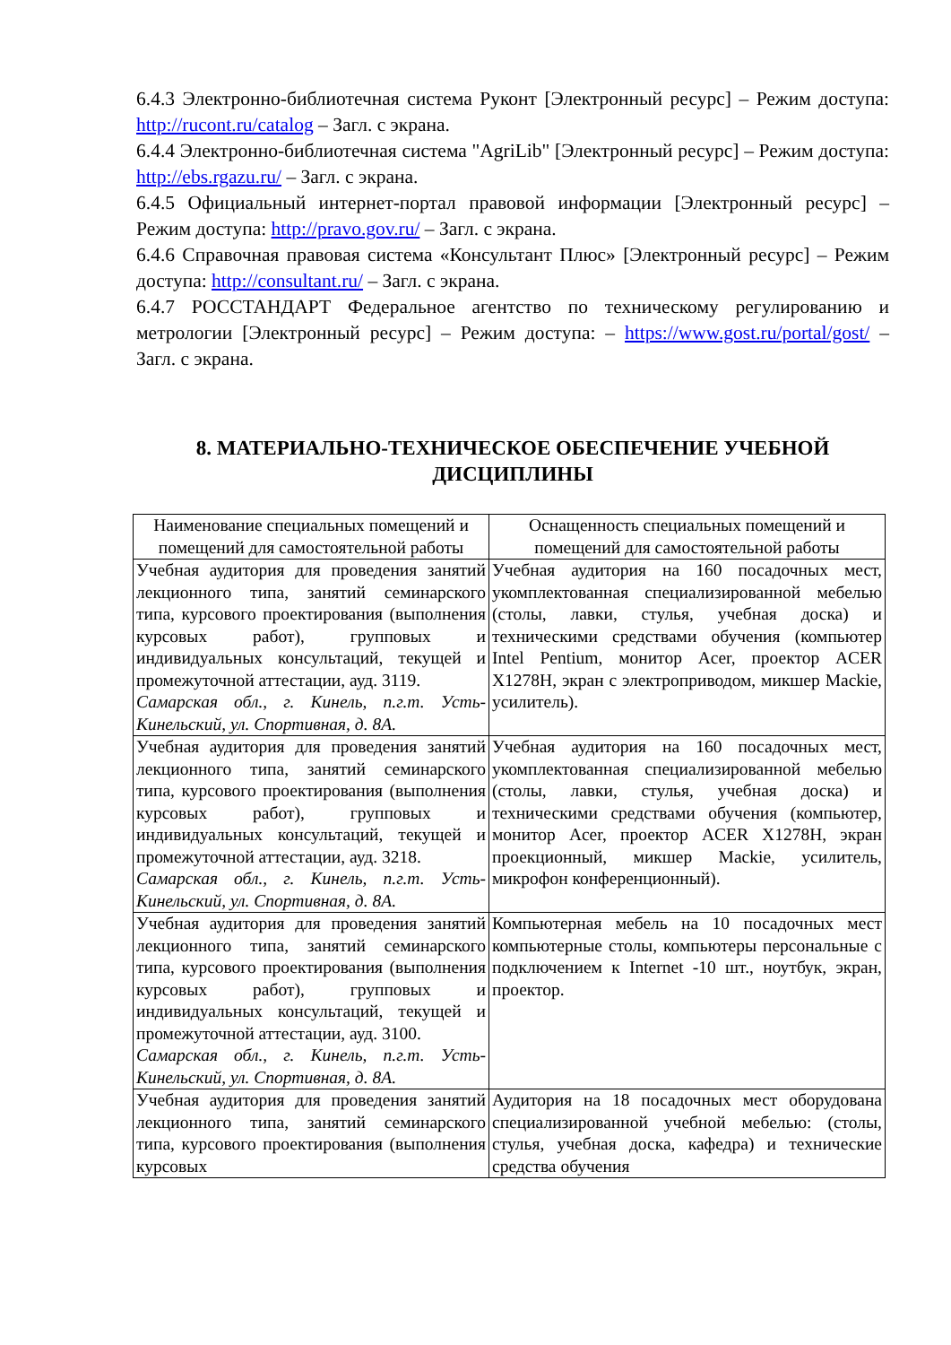6.4.3 Электронно-библиотечная система Руконт [Электронный ресурс] – Режим доступа: http://rucont.ru/catalog – Загл. с экрана.
6.4.4 Электронно-библиотечная система "AgriLib" [Электронный ресурс] – Режим доступа: http://ebs.rgazu.ru/ – Загл. с экрана.
6.4.5 Официальный интернет-портал правовой информации [Электронный ресурс] – Режим доступа: http://pravo.gov.ru/ – Загл. с экрана.
6.4.6 Справочная правовая система «Консультант Плюс» [Электронный ресурс] – Режим доступа: http://consultant.ru/ – Загл. с экрана.
6.4.7 РОССТАНДАРТ Федеральное агентство по техническому регулированию и метрологии [Электронный ресурс] – Режим доступа: – https://www.gost.ru/portal/gost/ – Загл. с экрана.
8. МАТЕРИАЛЬНО-ТЕХНИЧЕСКОЕ ОБЕСПЕЧЕНИЕ УЧЕБНОЙ ДИСЦИПЛИНЫ
| Наименование специальных помещений и помещений для самостоятельной работы | Оснащенность специальных помещений и помещений для самостоятельной работы |
| --- | --- |
| Учебная аудитория для проведения занятий лекционного типа, занятий семинарского типа, курсового проектирования (выполнения курсовых работ), групповых и индивидуальных консультаций, текущей и промежуточной аттестации, ауд. 3119. Самарская обл., г. Кинель, п.г.т. Усть-Кинельский, ул. Спортивная, д. 8А. | Учебная аудитория на 160 посадочных мест, укомплектованная специализированной мебелью (столы, лавки, стулья, учебная доска) и техническими средствами обучения (компьютер Intel Pentium, монитор Acer, проектор ACER X1278H, экран с электроприводом, микшер Mackie, усилитель). |
| Учебная аудитория для проведения занятий лекционного типа, занятий семинарского типа, курсового проектирования (выполнения курсовых работ), групповых и индивидуальных консультаций, текущей и промежуточной аттестации, ауд. 3218. Самарская обл., г. Кинель, п.г.т. Усть-Кинельский, ул. Спортивная, д. 8А. | Учебная аудитория на 160 посадочных мест, укомплектованная специализированной мебелью (столы, лавки, стулья, учебная доска) и техническими средствами обучения (компьютер, монитор Acer, проектор ACER X1278H, экран проекционный, микшер Mackie, усилитель, микрофон конференционный). |
| Учебная аудитория для проведения занятий лекционного типа, занятий семинарского типа, курсового проектирования (выполнения курсовых работ), групповых и индивидуальных консультаций, текущей и промежуточной аттестации, ауд. 3100. Самарская обл., г. Кинель, п.г.т. Усть-Кинельский, ул. Спортивная, д. 8А. | Компьютерная мебель на 10 посадочных мест компьютерные столы, компьютеры персональные с подключением к Internet -10 шт., ноутбук, экран, проектор. |
| Учебная аудитория для проведения занятий лекционного типа, занятий семинарского типа, курсового проектирования (выполнения курсовых | Аудитория на 18 посадочных мест оборудована специализированной учебной мебелью: (столы, стулья, учебная доска, кафедра) и технические средства обучения |